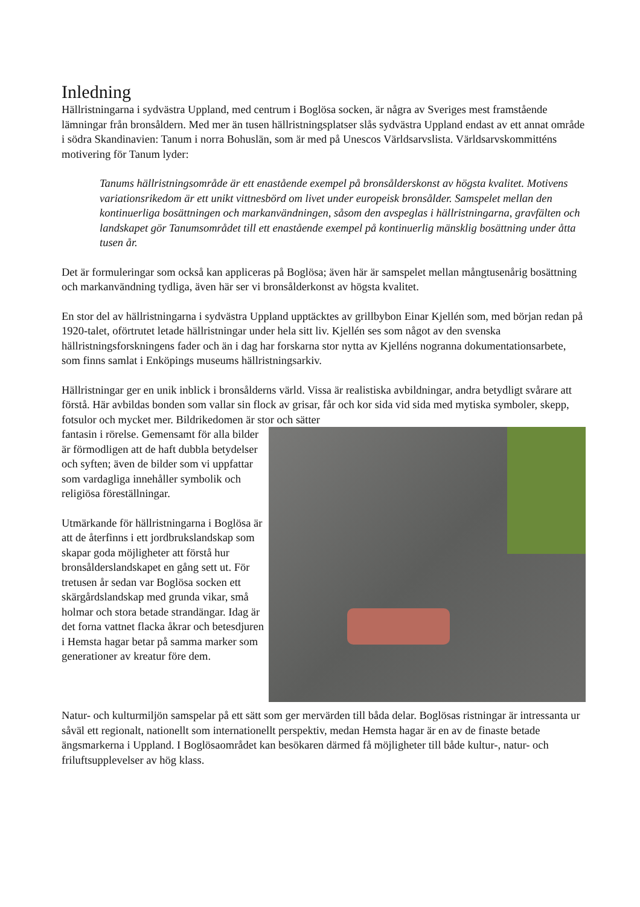Inledning
Hällristningarna i sydvästra Uppland, med centrum i Boglösa socken, är några av Sveriges mest framstående lämningar från bronsåldern. Med mer än tusen hällristningsplatser slås sydvästra Uppland endast av ett annat område i södra Skandinavien: Tanum i norra Bohuslän, som är med på Unescos Världsarvslista. Världsarvskommitténs motivering för Tanum lyder:
Tanums hällristningsområde är ett enastående exempel på bronsålderskonst av högsta kvalitet. Motivens variationsrikedom är ett unikt vittnesbörd om livet under europeisk bronsålder. Samspelet mellan den kontinuerliga bosättningen och markanvändningen, såsom den avspeglas i hällristningarna, gravfälten och landskapet gör Tanumsområdet till ett enastående exempel på kontinuerlig mänsklig bosättning under åtta tusen år.
Det är formuleringar som också kan appliceras på Boglösa; även här är samspelet mellan mångtusenårig bosättning och markanvändning tydliga, även här ser vi bronsålderkonst av högsta kvalitet.
En stor del av hällristningarna i sydvästra Uppland upptäcktes av grillbybon Einar Kjellén som, med början redan på 1920-talet, oförtrutet letade hällristningar under hela sitt liv. Kjellén ses som något av den svenska hällristningsforskningens fader och än i dag har forskarna stor nytta av Kjelléns nogranna dokumentationsarbete, som finns samlat i Enköpings museums hällristningsarkiv.
Hällristningar ger en unik inblick i bronsålderns värld. Vissa är realistiska avbildningar, andra betydligt svårare att förstå. Här avbildas bonden som vallar sin flock av grisar, får och kor sida vid sida med mytiska symboler, skepp, fotsulor och mycket mer. Bildrikedomen är stor och sätter
fantasin i rörelse. Gemensamt för alla bilder är förmodligen att de haft dubbla betydelser och syften; även de bilder som vi uppfattar som vardagliga innehåller symbolik och religiösa föreställningar.
Utmärkande för hällristningarna i Boglösa är att de återfinns i ett jordbrukslandskap som skapar goda möjligheter att förstå hur bronsålderslandskapet en gång sett ut. För tretusen år sedan var Boglösa socken ett skärgårdslandskap med grunda vikar, små holmar och stora betade strandängar. Idag är det forna vattnet flacka åkrar och betesdjuren i Hemsta hagar betar på samma marker som generationer av kreatur före dem.
Natur- och kulturmiljön samspelar på ett sätt som ger mervärden till båda delar. Boglösas ristningar är intressanta ur såväl ett regionalt, nationellt som internationellt perspektiv, medan Hemsta hagar är en av de finaste betade ängsmarkerna i Uppland. I Boglösaområdet kan besökaren därmed få möjligheter till både kultur-, natur- och friluftsupplevelser av hög klass.